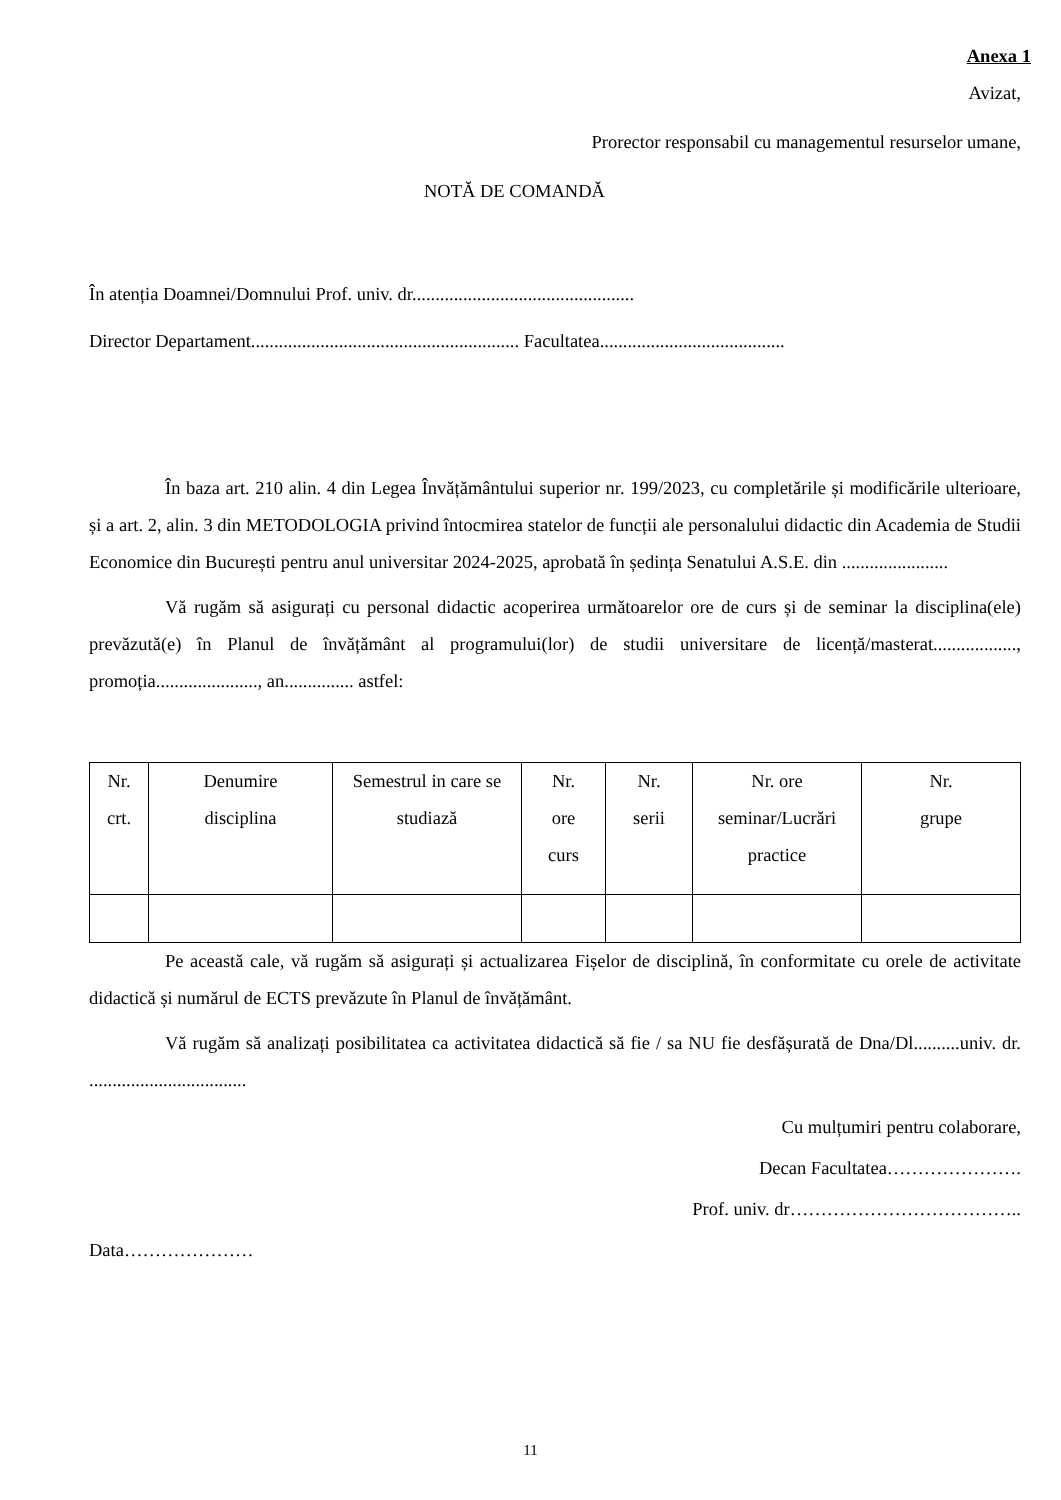Anexa 1
Avizat,
Prorector responsabil cu managementul resurselor umane,
NOTĂ DE COMANDĂ
În atenția Doamnei/Domnului Prof. univ. dr................................................
Director Departament.......................................................... Facultatea........................................
În baza art. 210 alin. 4 din Legea Învățământului superior nr. 199/2023, cu completările și modificările ulterioare, și a art. 2, alin. 3 din METODOLOGIA privind întocmirea statelor de funcții ale personalului didactic din Academia de Studii Economice din București pentru anul universitar 2024-2025, aprobată în ședința Senatului A.S.E. din .......................
Vă rugăm să asigurați cu personal didactic acoperirea următoarelor ore de curs și de seminar la disciplina(ele) prevăzută(e) în Planul de învățământ al programului(lor) de studii universitare de licență/masterat.................., promoția......................, an............... astfel:
| Nr. crt. | Denumire disciplina | Semestrul in care se studiază | Nr. ore curs | Nr. serii | Nr. ore seminar/Lucrări practice | Nr. grupe |
Pe această cale, vă rugăm să asigurați și actualizarea Fișelor de disciplină, în conformitate cu orele de activitate didactică și numărul de ECTS prevăzute în Planul de învățământ.
Vă rugăm să analizați posibilitatea ca activitatea didactică să fie / sa NU fie desfășurată de Dna/Dl..........univ. dr. ..................................
Cu mulțumiri pentru colaborare,
Decan Facultatea………………….
Prof. univ. dr………………………………..
Data…………………
11